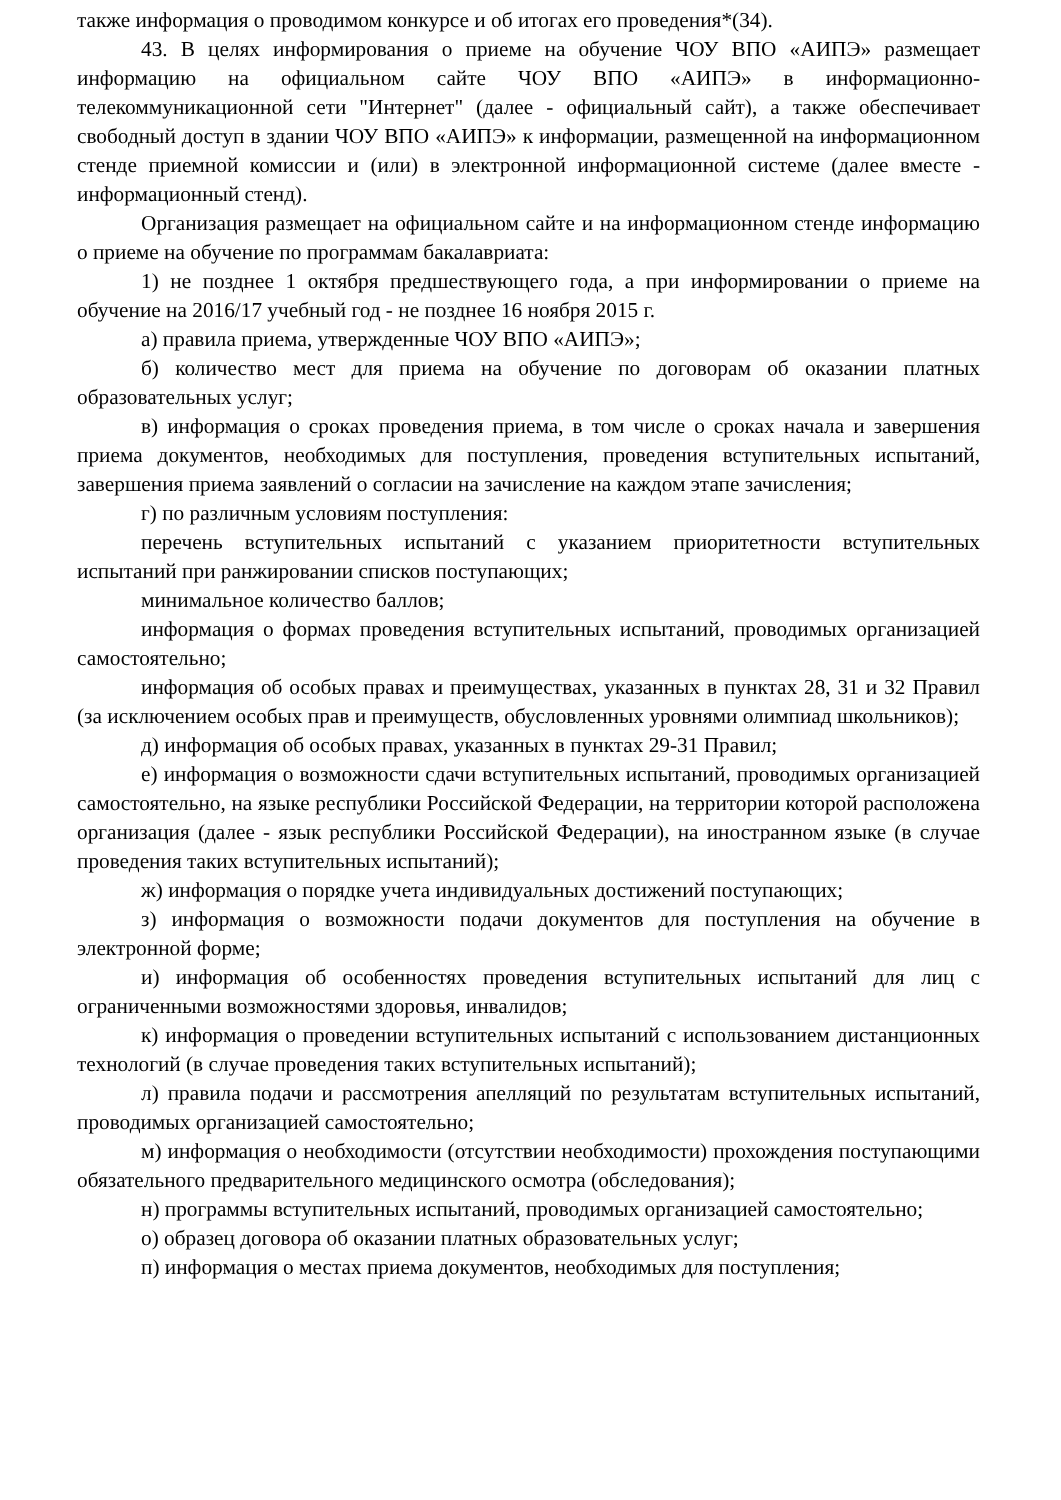также информация о проводимом конкурсе и об итогах его проведения*(34).
43. В целях информирования о приеме на обучение ЧОУ ВПО «АИПЭ» размещает информацию на официальном сайте ЧОУ ВПО «АИПЭ» в информационно-телекоммуникационной сети "Интернет" (далее - официальный сайт), а также обеспечивает свободный доступ в здании ЧОУ ВПО «АИПЭ» к информации, размещенной на информационном стенде приемной комиссии и (или) в электронной информационной системе (далее вместе - информационный стенд).
Организация размещает на официальном сайте и на информационном стенде информацию о приеме на обучение по программам бакалавриата:
1) не позднее 1 октября предшествующего года, а при информировании о приеме на обучение на 2016/17 учебный год - не позднее 16 ноября 2015 г.
а) правила приема, утвержденные ЧОУ ВПО «АИПЭ»;
б) количество мест для приема на обучение по договорам об оказании платных образовательных услуг;
в) информация о сроках проведения приема, в том числе о сроках начала и завершения приема документов, необходимых для поступления, проведения вступительных испытаний, завершения приема заявлений о согласии на зачисление на каждом этапе зачисления;
г) по различным условиям поступления:
перечень вступительных испытаний с указанием приоритетности вступительных испытаний при ранжировании списков поступающих;
минимальное количество баллов;
информация о формах проведения вступительных испытаний, проводимых организацией самостоятельно;
информация об особых правах и преимуществах, указанных в пунктах 28, 31 и 32 Правил (за исключением особых прав и преимуществ, обусловленных уровнями олимпиад школьников);
д) информация об особых правах, указанных в пунктах 29-31 Правил;
е) информация о возможности сдачи вступительных испытаний, проводимых организацией самостоятельно, на языке республики Российской Федерации, на территории которой расположена организация (далее - язык республики Российской Федерации), на иностранном языке (в случае проведения таких вступительных испытаний);
ж) информация о порядке учета индивидуальных достижений поступающих;
з) информация о возможности подачи документов для поступления на обучение в электронной форме;
и) информация об особенностях проведения вступительных испытаний для лиц с ограниченными возможностями здоровья, инвалидов;
к) информация о проведении вступительных испытаний с использованием дистанционных технологий (в случае проведения таких вступительных испытаний);
л) правила подачи и рассмотрения апелляций по результатам вступительных испытаний, проводимых организацией самостоятельно;
м) информация о необходимости (отсутствии необходимости) прохождения поступающими обязательного предварительного медицинского осмотра (обследования);
н) программы вступительных испытаний, проводимых организацией самостоятельно;
о) образец договора об оказании платных образовательных услуг;
п) информация о местах приема документов, необходимых для поступления;